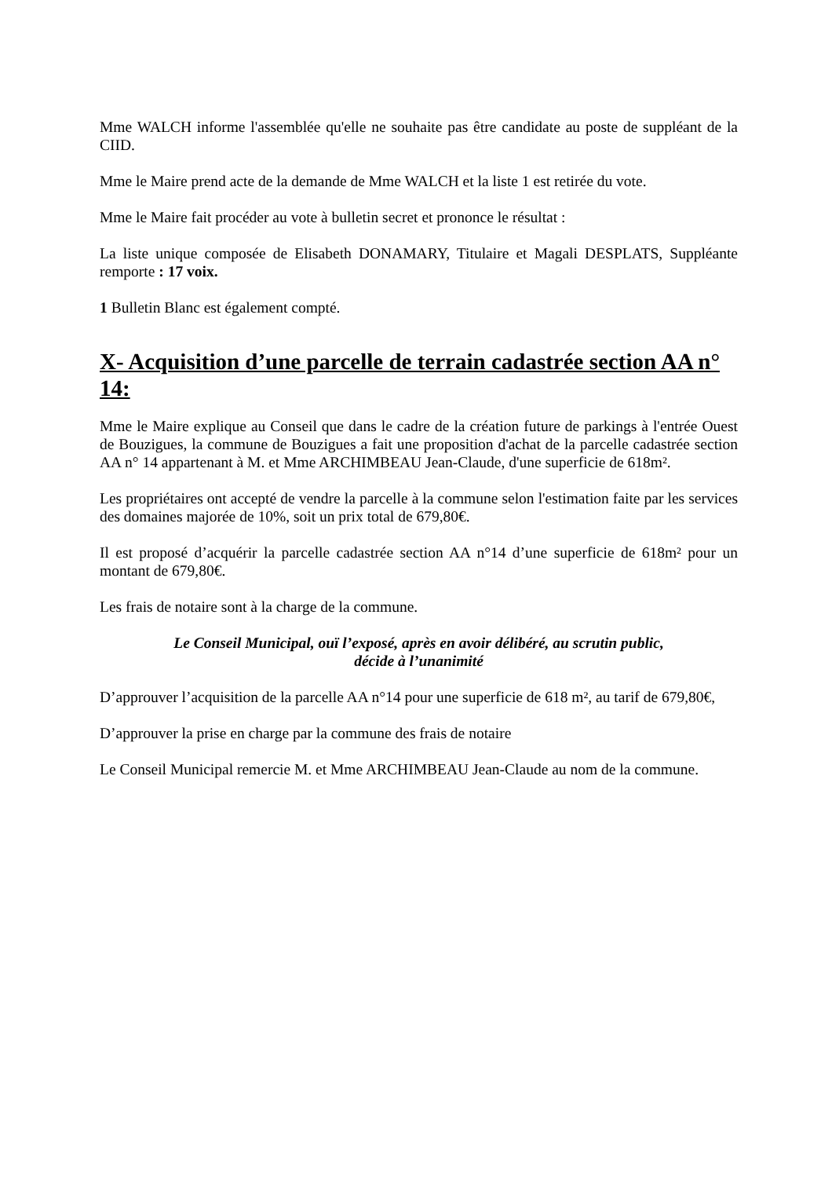Mme WALCH informe l'assemblée qu'elle ne souhaite pas être candidate au poste de suppléant de la CIID.
Mme le Maire prend acte de la demande de Mme WALCH et la liste 1 est retirée du vote.
Mme le Maire fait procéder au vote à bulletin secret et prononce le résultat :
La liste unique composée de Elisabeth DONAMARY, Titulaire et Magali DESPLATS, Suppléante remporte : 17 voix.
1 Bulletin Blanc est également compté.
X- Acquisition d’une parcelle de terrain cadastrée section AA n° 14:
Mme le Maire explique au Conseil que dans le cadre de la création future de parkings à l'entrée Ouest de Bouzigues, la commune de Bouzigues a fait une proposition d'achat de la parcelle cadastrée section AA n° 14 appartenant à M. et Mme ARCHIMBEAU Jean-Claude, d'une superficie de 618m².
Les propriétaires ont accepté de vendre la parcelle à la commune selon l'estimation faite par les services des domaines majorée de 10%, soit un prix total de 679,80€.
Il est proposé d’acquérir la parcelle cadastrée section AA n°14 d’une superficie de 618m² pour un montant de 679,80€.
Les frais de notaire sont à la charge de la commune.
Le Conseil Municipal, ouï l’exposé, après en avoir délibéré, au scrutin public,
décide à l’unanimité
D’approuver l’acquisition de la parcelle AA n°14 pour une superficie de 618 m², au tarif de 679,80€,
D’approuver la prise en charge par la commune des frais de notaire
Le Conseil Municipal remercie M. et Mme ARCHIMBEAU Jean-Claude au nom de la commune.